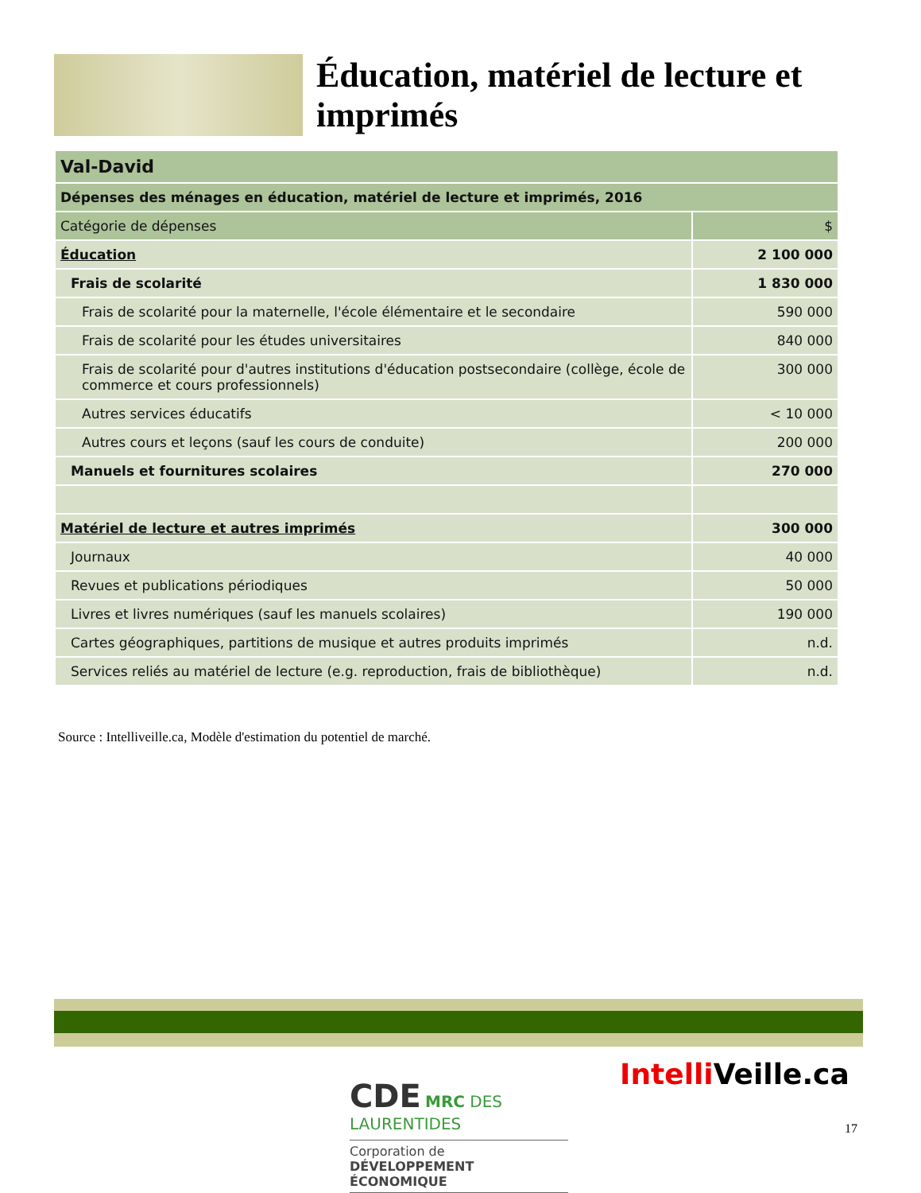Éducation, matériel de lecture et imprimés
| Val-David | |
| --- | --- |
| Dépenses des ménages en éducation, matériel de lecture et imprimés, 2016 | |
| Catégorie de dépenses | $ |
| Éducation | 2 100 000 |
| Frais de scolarité | 1 830 000 |
| Frais de scolarité pour la maternelle, l'école élémentaire et le secondaire | 590 000 |
| Frais de scolarité pour les études universitaires | 840 000 |
| Frais de scolarité pour d'autres institutions d'éducation postsecondaire (collège, école de commerce et cours professionnels) | 300 000 |
| Autres services éducatifs | < 10 000 |
| Autres cours et leçons (sauf les cours de conduite) | 200 000 |
| Manuels et fournitures scolaires | 270 000 |
| Matériel de lecture et autres imprimés | 300 000 |
| Journaux | 40 000 |
| Revues et publications périodiques | 50 000 |
| Livres et livres numériques (sauf les manuels scolaires) | 190 000 |
| Cartes géographiques, partitions de musique et autres produits imprimés | n.d. |
| Services reliés au matériel de lecture (e.g. reproduction, frais de bibliothèque) | n.d. |
Source : Intelliveille.ca, Modèle d'estimation du potentiel de marché.
CDE MRC DES LAURENTIDES
Corporation de
DÉVELOPPEMENT ÉCONOMIQUE
Intelli Veille.ca
17